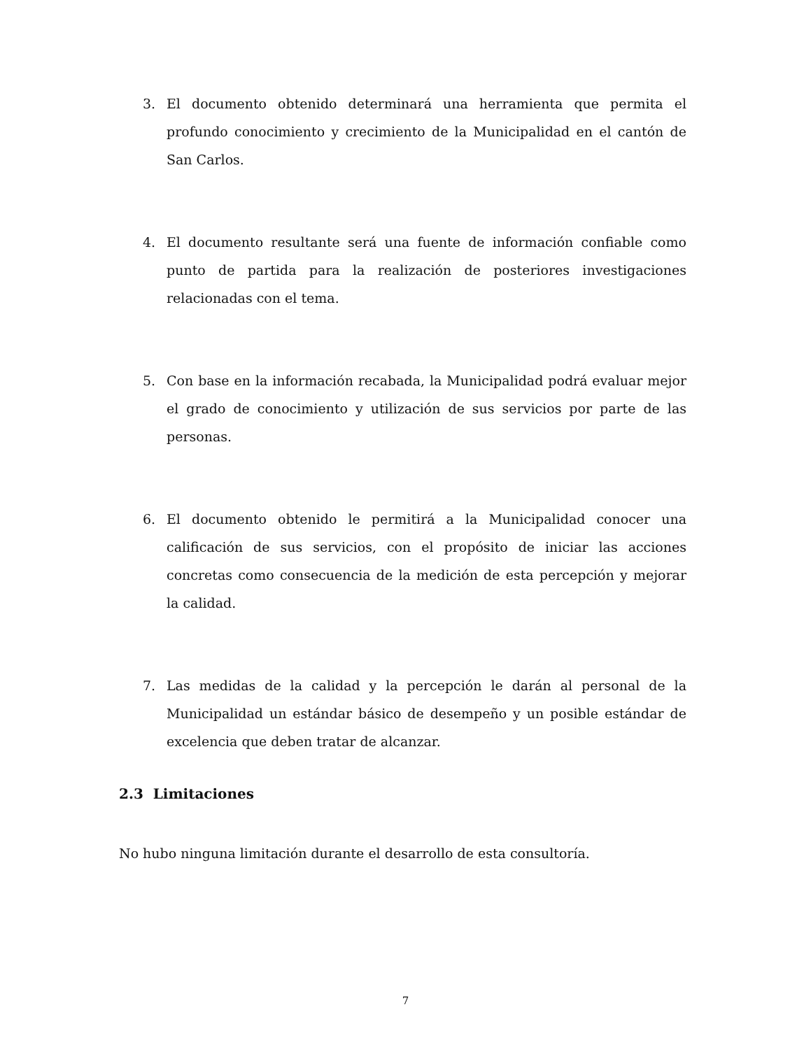3. El documento obtenido determinará una herramienta que permita el profundo conocimiento y crecimiento de la Municipalidad en el cantón de San Carlos.
4. El documento resultante será una fuente de información confiable como punto de partida para la realización de posteriores investigaciones relacionadas con el tema.
5. Con base en la información recabada, la Municipalidad podrá evaluar mejor el grado de conocimiento y utilización de sus servicios por parte de las personas.
6. El documento obtenido le permitirá a la Municipalidad conocer una calificación de sus servicios, con el propósito de iniciar las acciones concretas como consecuencia de la medición de esta percepción y mejorar la calidad.
7. Las medidas de la calidad y la percepción le darán al personal de la Municipalidad un estándar básico de desempeño y un posible estándar de excelencia que deben tratar de alcanzar.
2.3 Limitaciones
No hubo ninguna limitación durante el desarrollo de esta consultoría.
7